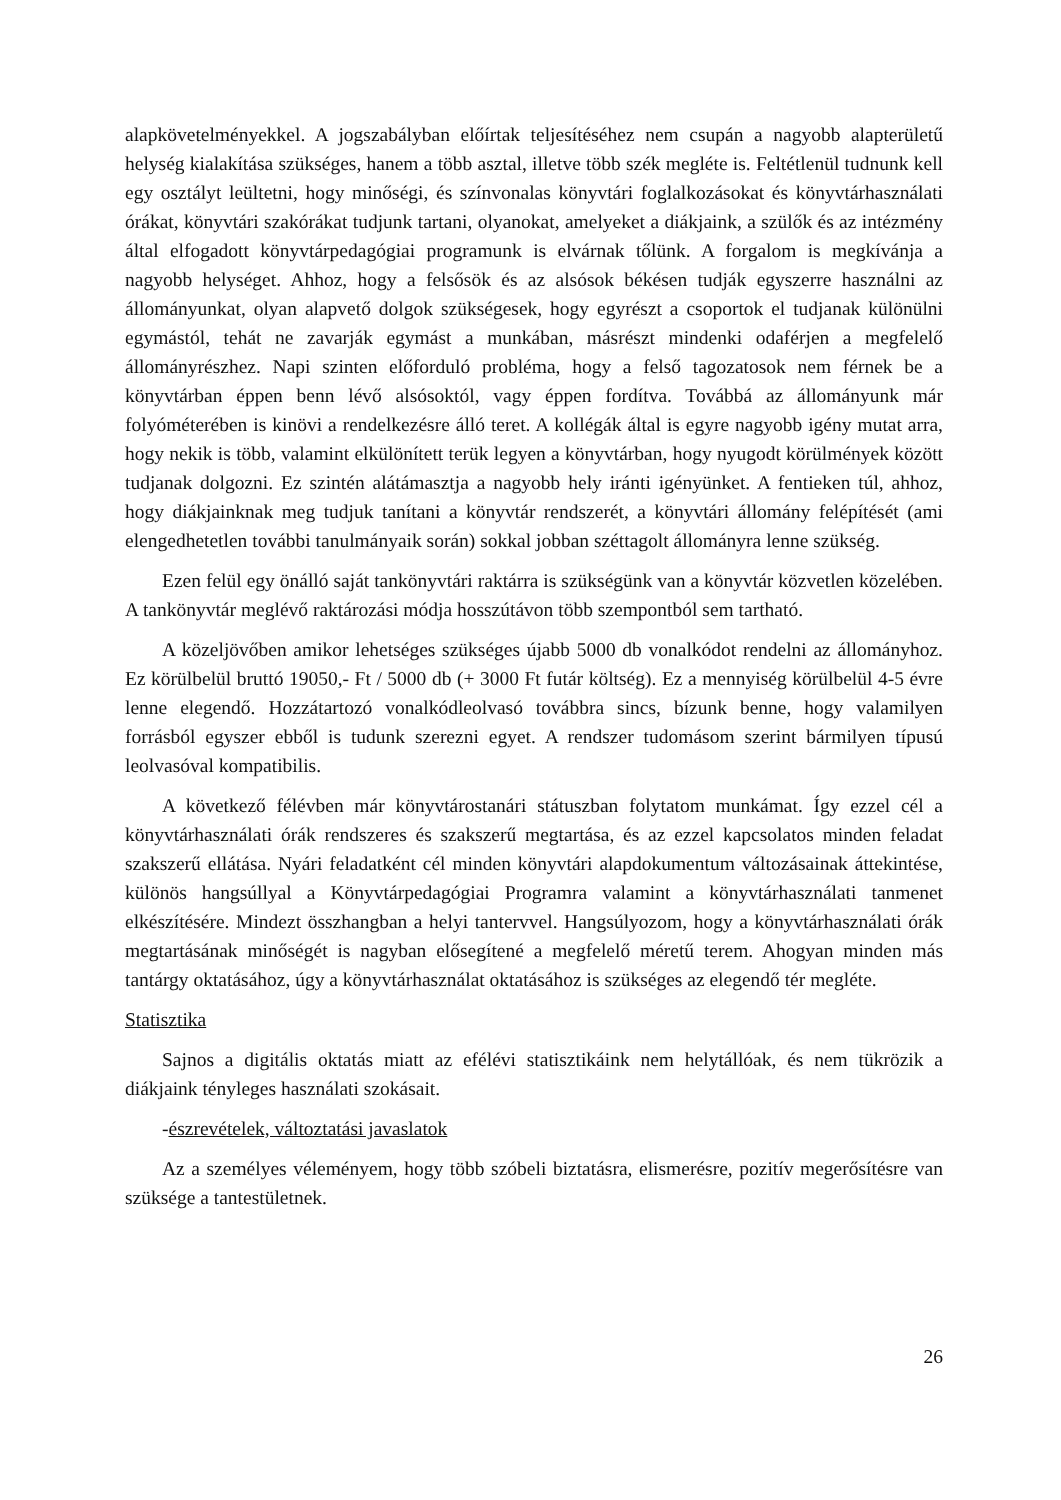alapkövetelményekkel. A jogszabályban előírtak teljesítéséhez nem csupán a nagyobb alapterületű helység kialakítása szükséges, hanem a több asztal, illetve több szék megléte is. Feltétlenül tudnunk kell egy osztályt leültetni, hogy minőségi, és színvonalas könyvtári foglalkozásokat és könyvtárhasználati órákat, könyvtári szakórákat tudjunk tartani, olyanokat, amelyeket a diákjaink, a szülők és az intézmény által elfogadott könyvtárpedagógiai programunk is elvárnak tőlünk. A forgalom is megkívánja a nagyobb helységet. Ahhoz, hogy a felsősök és az alsósok békésen tudják egyszerre használni az állományunkat, olyan alapvető dolgok szükségesek, hogy egyrészt a csoportok el tudjanak különülni egymástól, tehát ne zavarják egymást a munkában, másrészt mindenki odaférjen a megfelelő állományrészhez. Napi szinten előforduló probléma, hogy a felső tagozatosok nem férnek be a könyvtárban éppen benn lévő alsósoktól, vagy éppen fordítva. Továbbá az állományunk már folyóméterében is kinövi a rendelkezésre álló teret. A kollégák által is egyre nagyobb igény mutat arra, hogy nekik is több, valamint elkülönített terük legyen a könyvtárban, hogy nyugodt körülmények között tudjanak dolgozni. Ez szintén alátámasztja a nagyobb hely iránti igényünket. A fentieken túl, ahhoz, hogy diákjainknak meg tudjuk tanítani a könyvtár rendszerét, a könyvtári állomány felépítését (ami elengedhetetlen további tanulmányaik során) sokkal jobban széttagolt állományra lenne szükség.
Ezen felül egy önálló saját tankönyvtári raktárra is szükségünk van a könyvtár közvetlen közelében. A tankönyvtár meglévő raktározási módja hosszútávon több szempontból sem tartható.
A közeljövőben amikor lehetséges szükséges újabb 5000 db vonalkódot rendelni az állományhoz. Ez körülbelül bruttó 19050,- Ft / 5000 db (+ 3000 Ft futár költség). Ez a mennyiség körülbelül 4-5 évre lenne elegendő. Hozzátartozó vonalkódleolvasó továbbra sincs, bízunk benne, hogy valamilyen forrásból egyszer ebből is tudunk szerezni egyet. A rendszer tudomásom szerint bármilyen típusú leolvasóval kompatibilis.
A következő félévben már könyvtárostanári státuszban folytatom munkámat. Így ezzel cél a könyvtárhasználati órák rendszeres és szakszerű megtartása, és az ezzel kapcsolatos minden feladat szakszerű ellátása. Nyári feladatként cél minden könyvtári alapdokumentum változásainak áttekintése, különös hangsúllyal a Könyvtárpedagógiai Programra valamint a könyvtárhasználati tanmenet elkészítésére. Mindezt összhangban a helyi tantervvel. Hangsúlyozom, hogy a könyvtárhasználati órák megtartásának minőségét is nagyban elősegítené a megfelelő méretű terem. Ahogyan minden más tantárgy oktatásához, úgy a könyvtárhasználat oktatásához is szükséges az elegendő tér megléte.
Statisztika
Sajnos a digitális oktatás miatt az efélévi statisztikáink nem helytállóak, és nem tükrözik a diákjaink tényleges használati szokásait.
-észrevételek, változtatási javaslatok
Az a személyes véleményem, hogy több szóbeli biztatásra, elismerésre, pozitív megerősítésre van szüksége a tantestületnek.
26